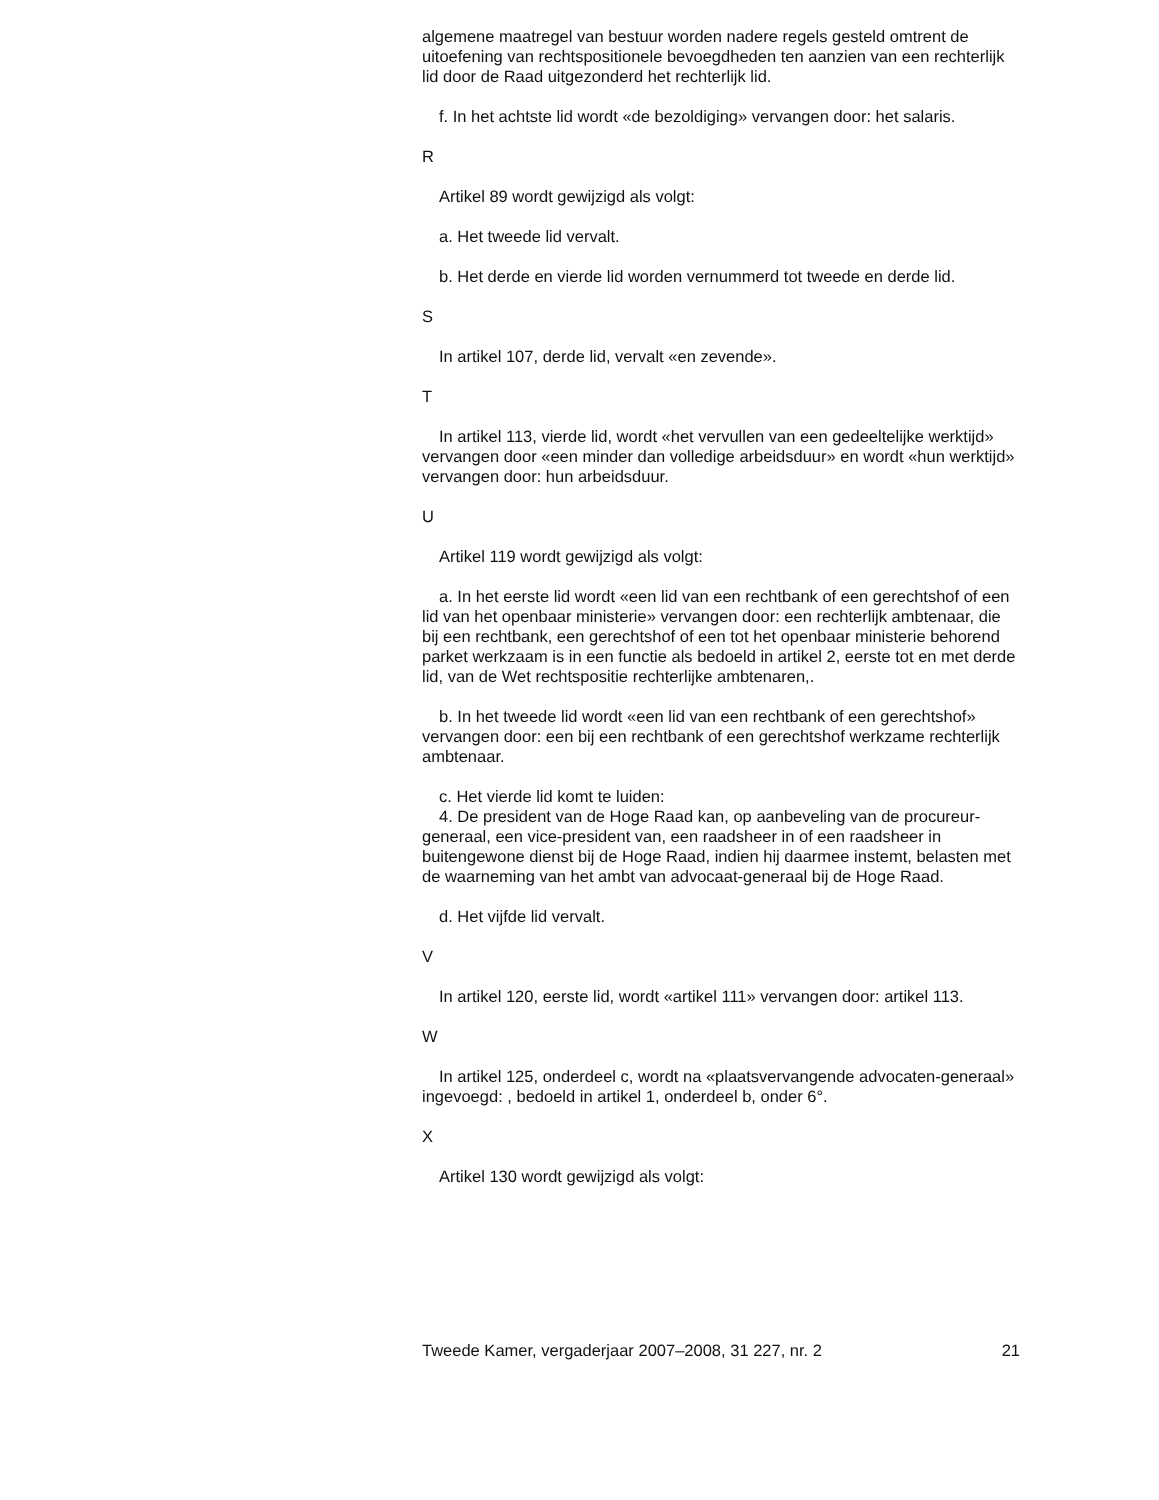algemene maatregel van bestuur worden nadere regels gesteld omtrent de uitoefening van rechtspositionele bevoegdheden ten aanzien van een rechterlijk lid door de Raad uitgezonderd het rechterlijk lid.
f. In het achtste lid wordt «de bezoldiging» vervangen door: het salaris.
R
Artikel 89 wordt gewijzigd als volgt:
a. Het tweede lid vervalt.
b. Het derde en vierde lid worden vernummerd tot tweede en derde lid.
S
In artikel 107, derde lid, vervalt «en zevende».
T
In artikel 113, vierde lid, wordt «het vervullen van een gedeeltelijke werktijd» vervangen door «een minder dan volledige arbeidsduur» en wordt «hun werktijd» vervangen door: hun arbeidsduur.
U
Artikel 119 wordt gewijzigd als volgt:
a. In het eerste lid wordt «een lid van een rechtbank of een gerechtshof of een lid van het openbaar ministerie» vervangen door: een rechterlijk ambtenaar, die bij een rechtbank, een gerechtshof of een tot het openbaar ministerie behorend parket werkzaam is in een functie als bedoeld in artikel 2, eerste tot en met derde lid, van de Wet rechtspositie rechterlijke ambtenaren,.
b. In het tweede lid wordt «een lid van een rechtbank of een gerechtshof» vervangen door: een bij een rechtbank of een gerechtshof werkzame rechterlijk ambtenaar.
c. Het vierde lid komt te luiden:
4. De president van de Hoge Raad kan, op aanbeveling van de procureur-generaal, een vice-president van, een raadsheer in of een raadsheer in buitengewone dienst bij de Hoge Raad, indien hij daarmee instemt, belasten met de waarneming van het ambt van advocaat-generaal bij de Hoge Raad.
d. Het vijfde lid vervalt.
V
In artikel 120, eerste lid, wordt «artikel 111» vervangen door: artikel 113.
W
In artikel 125, onderdeel c, wordt na «plaatsvervangende advocaten-generaal» ingevoegd: , bedoeld in artikel 1, onderdeel b, onder 6°.
X
Artikel 130 wordt gewijzigd als volgt:
Tweede Kamer, vergaderjaar 2007–2008, 31 227, nr. 2 21